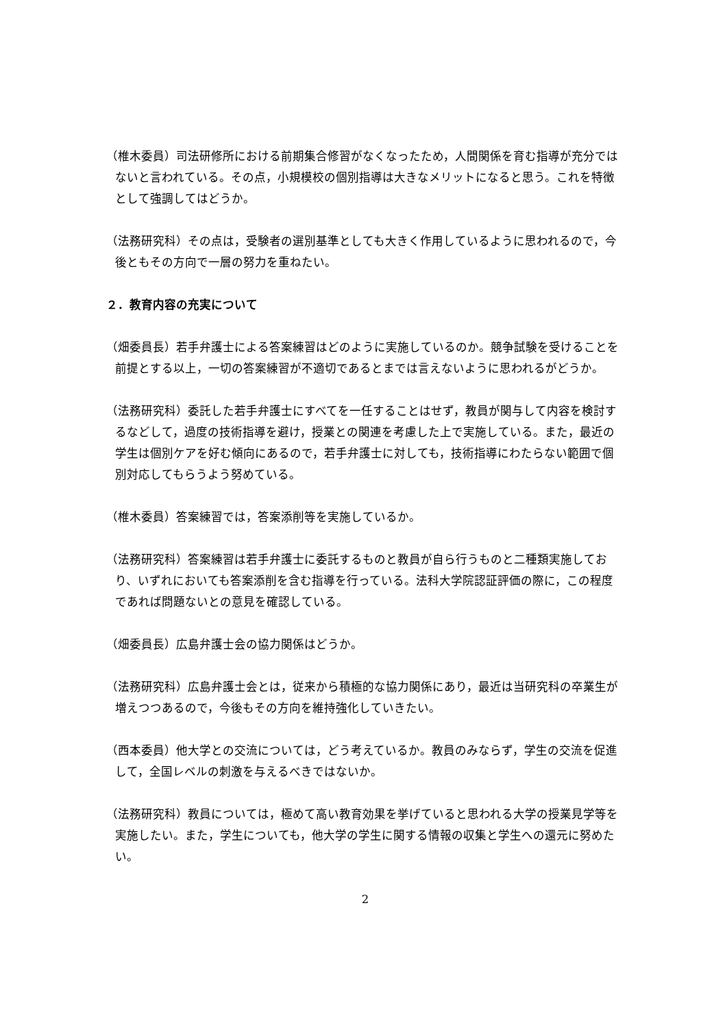（椎木委員）司法研修所における前期集合修習がなくなったため，人間関係を育む指導が充分ではないと言われている。その点，小規模校の個別指導は大きなメリットになると思う。これを特徴として強調してはどうか。
（法務研究科）その点は，受験者の選別基準としても大きく作用しているように思われるので，今後ともその方向で一層の努力を重ねたい。
２．教育内容の充実について
（畑委員長）若手弁護士による答案練習はどのように実施しているのか。競争試験を受けることを前提とする以上，一切の答案練習が不適切であるとまでは言えないように思われるがどうか。
（法務研究科）委託した若手弁護士にすべてを一任することはせず，教員が関与して内容を検討するなどして，過度の技術指導を避け，授業との関連を考慮した上で実施している。また，最近の学生は個別ケアを好む傾向にあるので，若手弁護士に対しても，技術指導にわたらない範囲で個別対応してもらうよう努めている。
（椎木委員）答案練習では，答案添削等を実施しているか。
（法務研究科）答案練習は若手弁護士に委託するものと教員が自ら行うものと二種類実施しており、いずれにおいても答案添削を含む指導を行っている。法科大学院認証評価の際に，この程度であれば問題ないとの意見を確認している。
（畑委員長）広島弁護士会の協力関係はどうか。
（法務研究科）広島弁護士会とは，従来から積極的な協力関係にあり，最近は当研究科の卒業生が増えつつあるので，今後もその方向を維持強化していきたい。
（西本委員）他大学との交流については，どう考えているか。教員のみならず，学生の交流を促進して，全国レベルの刺激を与えるべきではないか。
（法務研究科）教員については，極めて高い教育効果を挙げていると思われる大学の授業見学等を実施したい。また，学生についても，他大学の学生に関する情報の収集と学生への還元に努めたい。
2